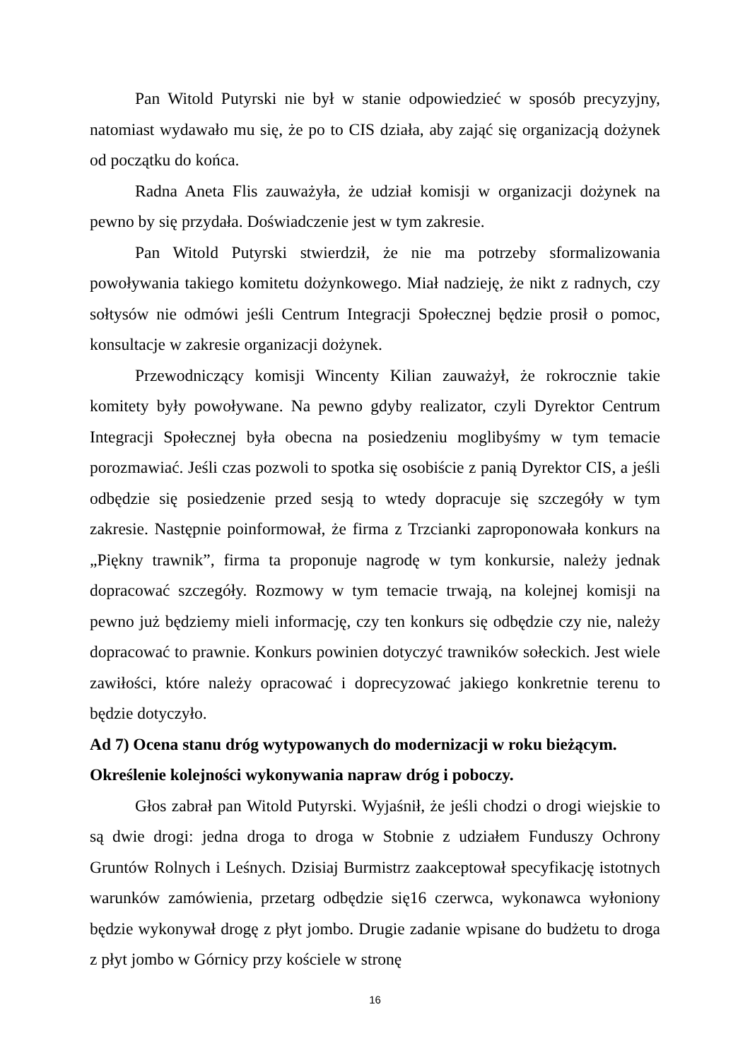Pan Witold Putyrski nie był w stanie odpowiedzieć w sposób precyzyjny, natomiast wydawało mu się, że po to CIS działa, aby zająć się organizacją dożynek od początku do końca.
Radna Aneta Flis zauważyła, że udział komisji w organizacji dożynek na pewno by się przydała. Doświadczenie jest w tym zakresie.
Pan Witold Putyrski stwierdził, że nie ma potrzeby sformalizowania powoływania takiego komitetu dożynkowego. Miał nadzieję, że nikt z radnych, czy sołtysów nie odmówi jeśli Centrum Integracji Społecznej będzie prosił o pomoc, konsultacje w zakresie organizacji dożynek.
Przewodniczący komisji Wincenty Kilian zauważył, że rokrocznie takie komitety były powoływane. Na pewno gdyby realizator, czyli Dyrektor Centrum Integracji Społecznej była obecna na posiedzeniu moglibyśmy w tym temacie porozmawiać. Jeśli czas pozwoli to spotka się osobiście z panią Dyrektor CIS, a jeśli odbędzie się posiedzenie przed sesją to wtedy dopracuje się szczegóły w tym zakresie. Następnie poinformował, że firma z Trzcianki zaproponowała konkurs na „Piękny trawnik”, firma ta proponuje nagrodę w tym konkursie, należy jednak dopracować szczegóły. Rozmowy w tym temacie trwają, na kolejnej komisji na pewno już będziemy mieli informację, czy ten konkurs się odbędzie czy nie, należy dopracować to prawnie. Konkurs powinien dotyczyć trawników sołeckich. Jest wiele zawiłości, które należy opracować i doprecyzować jakiego konkretnie terenu to będzie dotyczyło.
Ad 7) Ocena stanu dróg wytypowanych do modernizacji w roku bieżącym. Określenie kolejności wykonywania napraw dróg i poboczy.
Głos zabrał pan Witold Putyrski. Wyjaśnił, że jeśli chodzi o drogi wiejskie to są dwie drogi: jedna droga to droga w Stobnie z udziałem Funduszy Ochrony Gruntów Rolnych i Leśnych. Dzisiaj Burmistrz zaakceptował specyfikację istotnych warunków zamówienia, przetarg odbędzie się16 czerwca, wykonawca wyłoniony będzie wykonywał drogę z płyt jombo. Drugie zadanie wpisane do budżetu to droga z płyt jombo w Górnicy przy kościele w stronę
16